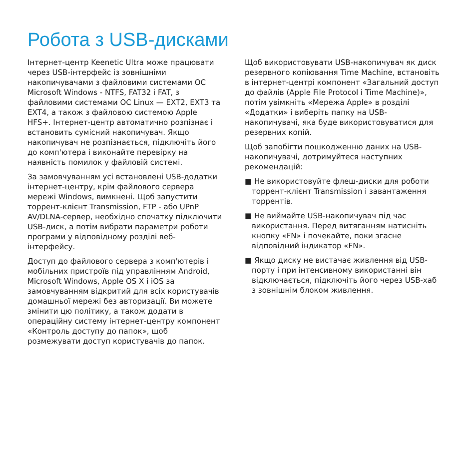Робота з USB-дисками
Інтернет-центр Keenetic Ultra може працювати через USB-інтерфейс із зовнішніми накопичувачами з файловими системами ОС Microsoft Windows - NTFS, FAT32 і FAT, з файловими системами ОС Linux — EXT2, EXT3 та EXT4, а також з файловою системою Apple HFS+. Інтернет-центр автоматично розпізнає і встановить сумісний накопичувач. Якщо накопичувач не розпізнається, підключіть його до комп'ютера і виконайте перевірку на наявність помилок у файловій системі.
За замовчуванням усі встановлені USB-додатки інтернет-центру, крім файлового сервера мережі Windows, вимкнені. Щоб запустити торрент-клієнт Transmission, FTP - або UPnP AV/DLNA-сервер, необхідно спочатку підключити USB-диск, а потім вибрати параметри роботи програми у відповідному розділі веб-інтерфейсу.
Доступ до файлового сервера з комп'ютерів і мобільних пристроїв під управлінням Android, Microsoft Windows, Apple OS X і iOS за замовчуванням відкритий для всіх користувачів домашньої мережі без авторизації. Ви можете змінити цю політику, а також додати в операційну систему інтернет-центру компонент «Контроль доступу до папок», щоб розмежувати доступ користувачів до папок.
Щоб використовувати USB-накопичувач як диск резервного копіювання Time Machine, встановіть в інтернет-центрі компонент «Загальний доступ до файлів (Apple File Protocol і Time Machine)», потім увімкніть «Мережа Apple» в розділі «Додатки» і виберіть папку на USB-накопичувачі, яка буде використовуватися для резервних копій.
Щоб запобігти пошкодженню даних на USB-накопичувачі, дотримуйтеся наступних рекомендацій:
■ Не використовуйте флеш-диски для роботи торрент-клієнт Transmission і завантаження торрентів.
■ Не виймайте USB-накопичувач під час використання. Перед витяганням натисніть кнопку «FN» і почекайте, поки згасне відповідний індикатор «FN».
■ Якщо диску не вистачає живлення від USB-порту і при інтенсивному використанні він відключається, підключіть його через USB-хаб з зовнішнім блоком живлення.